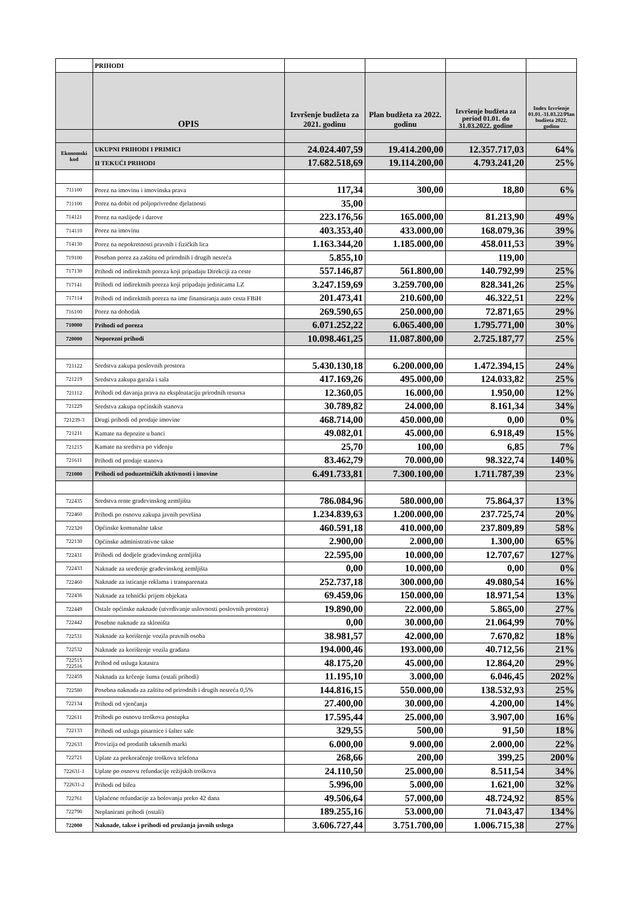| | PRIHODI | | | | |
| | OPIS | Izvršenje budžeta za 2021. godinu | Plan budžeta za 2022. godinu | Izvršenje budžeta za period 01.01. do 31.03.2022. godine | Index Izvršenje 01.01.-31.03.22/Plan budžeta 2022. godinu |
| Ekonomski kod | UKUPNI PRIHODI I PRIMICI | 24.024.407,59 | 19.414.200,00 | 12.357.717,03 | 64% |
| | II TEKUĆI PRIHODI | 17.682.518,69 | 19.114.200,00 | 4.793.241,20 | 25% |
| 711100 | Porez na imovinu i imovinska prava | 117,34 | 300,00 | 18,80 | 6% |
| 711100 | Porez na dobit od poljoprivredne djelatnosti | 35,00 | | | |
| 714121 | Porez na naslijeđe i darove | 223.176,56 | 165.000,00 | 81.213,90 | 49% |
| 714110 | Porez na imovinu | 403.353,40 | 433.000,00 | 168.079,36 | 39% |
| 714130 | Porez na nepokretnosti pravnih i fizičkih lica | 1.163.344,20 | 1.185.000,00 | 458.011,53 | 39% |
| 719100 | Poseban porez za zaštitu od prirodnih i drugih nesreća | 5.855,10 | | 119,00 | |
| 717130 | Prihodi od indirektnih poreza koji pripadaju Direkciji za ceste | 557.146,87 | 561.800,00 | 140.792,99 | 25% |
| 717141 | Prihodi od indirektnih poreza koji pripadaju jedinicama LZ | 3.247.159,69 | 3.259.700,00 | 828.341,26 | 25% |
| 717114 | Prihodi od indirektnih poreza na ime finansiranja auto cesta FBiH | 201.473,41 | 210.600,00 | 46.322,51 | 22% |
| 716100 | Porez na dohodak | 269.590,65 | 250.000,00 | 72.871,65 | 29% |
| 710000 | Prihodi od poreza | 6.071.252,22 | 6.065.400,00 | 1.795.771,00 | 30% |
| 720000 | Neporezni prihodi | 10.098.461,25 | 11.087.800,00 | 2.725.187,77 | 25% |
| 721122 | Sredstva zakupa poslovnih prostora | 5.430.130,18 | 6.200.000,00 | 1.472.394,15 | 24% |
| 721219 | Sredstva zakupa garaža i sala | 417.169,26 | 495.000,00 | 124.033,82 | 25% |
| 721112 | Prihodi od davanja prava na eksploataciju prirodnih resursa | 12.360,05 | 16.000,00 | 1.950,00 | 12% |
| 721229 | Sredstva zakupa općinskih stanova | 30.789,82 | 24.000,00 | 8.161,34 | 34% |
| 721239-3 | Drugi prihodi od prodaje imovine | 468.714,00 | 450.000,00 | 0,00 | 0% |
| 721211 | Kamate na depozite u banci | 49.082,01 | 45.000,00 | 6.918,49 | 15% |
| 721215 | Kamate na sredstva po viđenju | 25,70 | 100,00 | 6,85 | 7% |
| 721611 | Prihodi od prodaje stanova | 83.462,79 | 70.000,00 | 98.322,74 | 140% |
| 721000 | Prihodi od poduzetničkih aktivnosti i imovine | 6.491.733,81 | 7.300.100,00 | 1.711.787,39 | 23% |
| 722435 | Sredstva rente građevinskog zemljišta | 786.084,96 | 580.000,00 | 75.864,37 | 13% |
| 722460 | Prihodi po osnovu zakupa javnih površina | 1.234.839,63 | 1.200.000,00 | 237.725,74 | 20% |
| 722320 | Općinske komunalne takse | 460.591,18 | 410.000,00 | 237.809,89 | 58% |
| 722130 | Općinske administrativne takse | 2.900,00 | 2.000,00 | 1.300,00 | 65% |
| 722431 | Prihodi od dodjele građevinskog zemljišta | 22.595,00 | 10.000,00 | 12.707,67 | 127% |
| 722433 | Naknade za uređenje građevinskog zemljišta | 0,00 | 10.000,00 | 0,00 | 0% |
| 722460 | Naknade za isticanje reklama i transparenata | 252.737,18 | 300.000,00 | 49.080,54 | 16% |
| 722436 | Naknade za tehnički prijem objekata | 69.459,06 | 150.000,00 | 18.971,54 | 13% |
| 722449 | Ostale općinske naknade (utvrđivanje uslovnosti poslovnih prostora) | 19.890,00 | 22.000,00 | 5.865,00 | 27% |
| 722442 | Posebne naknade za skloništa | 0,00 | 30.000,00 | 21.064,99 | 70% |
| 722531 | Naknade za korištenje vozila pravnih osoba | 38.981,57 | 42.000,00 | 7.670,82 | 18% |
| 722532 | Naknade za korištenje vozila građana | 194.000,46 | 193.000,00 | 40.712,56 | 21% |
| 722515 722516 | Prihod od usluga katastra | 48.175,20 | 45.000,00 | 12.864,20 | 29% |
| 722459 | Naknada za krčenje šuma (ostali prihodi) | 11.195,10 | 3.000,00 | 6.046,45 | 202% |
| 722580 | Posebna naknada za zaštitu od prirodnih i drugih nesreća 0,5% | 144.816,15 | 550.000,00 | 138.532,93 | 25% |
| 722134 | Prihodi od vjenčanja | 27.400,00 | 30.000,00 | 4.200,00 | 14% |
| 722611 | Prihodi po osnovu troškova postupka | 17.595,44 | 25.000,00 | 3.907,00 | 16% |
| 722133 | Prihodi od usluga pisarnice i šalter sale | 329,55 | 500,00 | 91,50 | 18% |
| 722633 | Provizija od prodatih taksenih marki | 6.000,00 | 9.000,00 | 2.000,00 | 22% |
| 722721 | Uplate za prekoračenje troškova telefona | 268,66 | 200,00 | 399,25 | 200% |
| 722631-1 | Uplate po osnovu refundacije režijskih troškova | 24.110,50 | 25.000,00 | 8.511,54 | 34% |
| 722631-2 | Prihodi od bifea | 5.996,00 | 5.000,00 | 1.621,00 | 32% |
| 722761 | Uplaćene refundacije za bolovanja preko 42 dana | 49.506,64 | 57.000,00 | 48.724,92 | 85% |
| 722790 | Neplanirani prihodi (ostali) | 189.255,16 | 53.000,00 | 71.043,47 | 134% |
| 722000 | Naknade, takse i prihodi od pružanja javnih usluga | 3.606.727,44 | 3.751.700,00 | 1.006.715,38 | 27% |